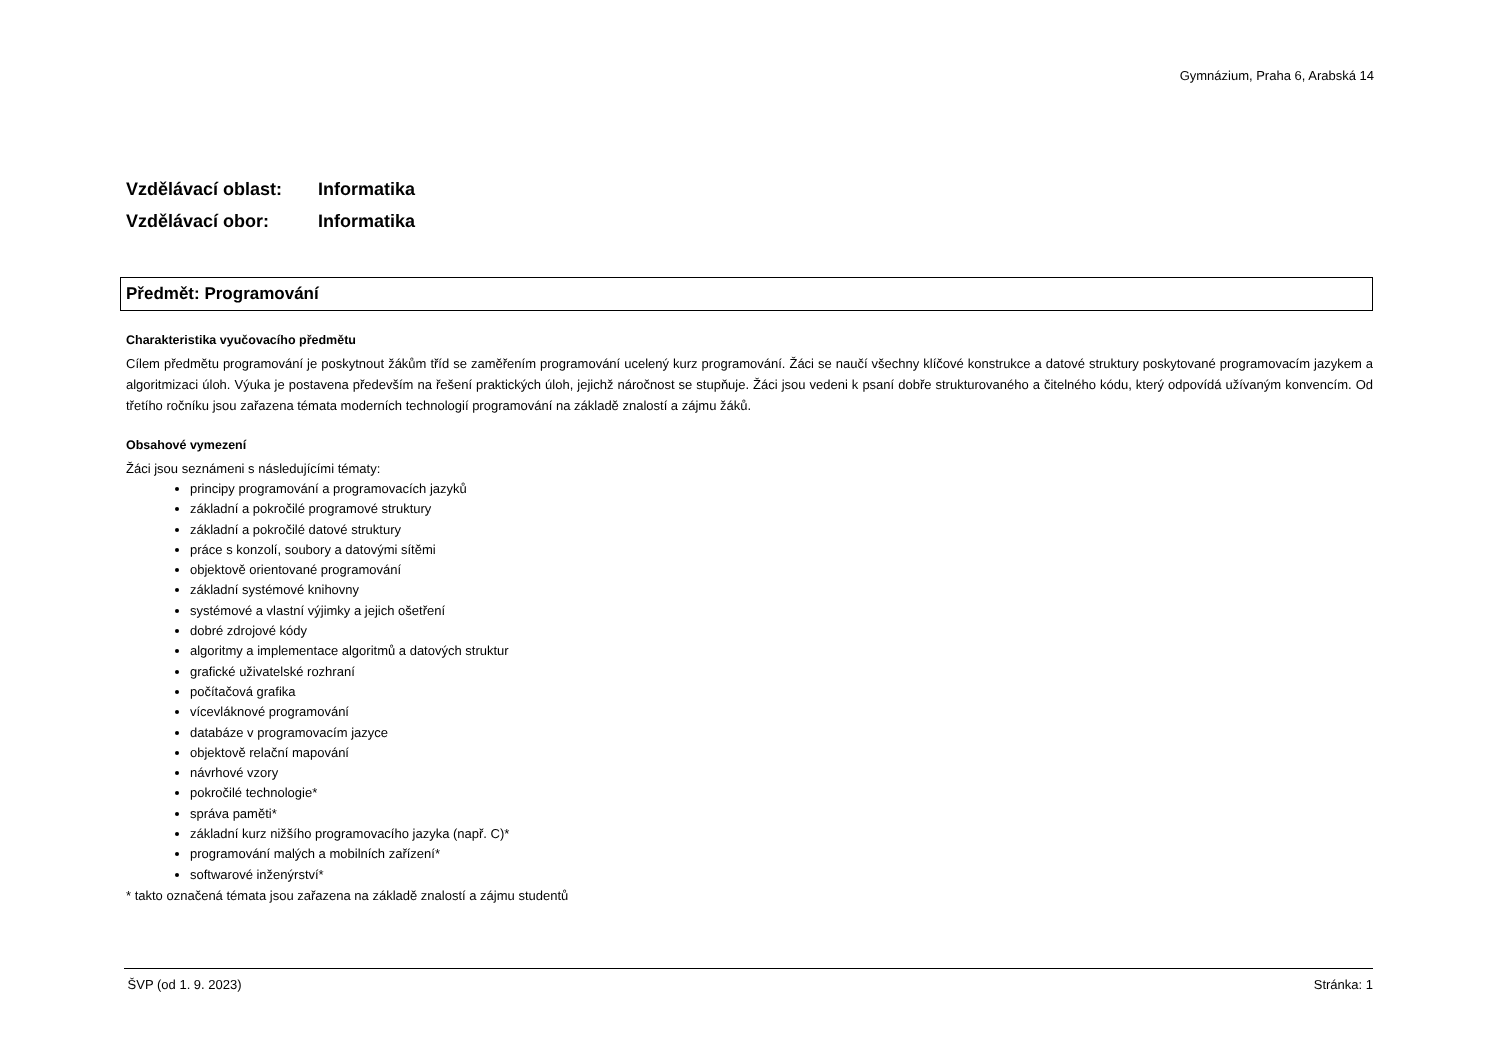Gymnázium, Praha 6, Arabská 14
Vzdělávací oblast: Informatika
Vzdělávací obor: Informatika
Předmět: Programování
Charakteristika vyučovacího předmětu
Cílem předmětu programování je poskytnout žákům tříd se zaměřením programování ucelený kurz programování. Žáci se naučí všechny klíčové konstrukce a datové struktury poskytované programovacím jazykem a algoritmizaci úloh. Výuka je postavena především na řešení praktických úloh, jejichž náročnost se stupňuje. Žáci jsou vedeni k psaní dobře strukturovaného a čitelného kódu, který odpovídá užívaným konvencím. Od třetího ročníku jsou zařazena témata moderních technologií programování na základě znalostí a zájmu žáků.
Obsahové vymezení
Žáci jsou seznámeni s následujícími tématy:
principy programování a programovacích jazyků
základní a pokročilé programové struktury
základní a pokročilé datové struktury
práce s konzolí, soubory a datovými sítěmi
objektově orientované programování
základní systémové knihovny
systémové a vlastní výjimky a jejich ošetření
dobré zdrojové kódy
algoritmy a implementace algoritmů a datových struktur
grafické uživatelské rozhraní
počítačová grafika
vícevláknové programování
databáze v programovacím jazyce
objektově relační mapování
návrhové vzory
pokročilé technologie*
správa paměti*
základní kurz nižšího programovacího jazyka (např. C)*
programování malých a mobilních zařízení*
softwarové inženýrství*
* takto označená témata jsou zařazena na základě znalostí a zájmu studentů
ŠVP (od 1. 9. 2023) Stránka: 1